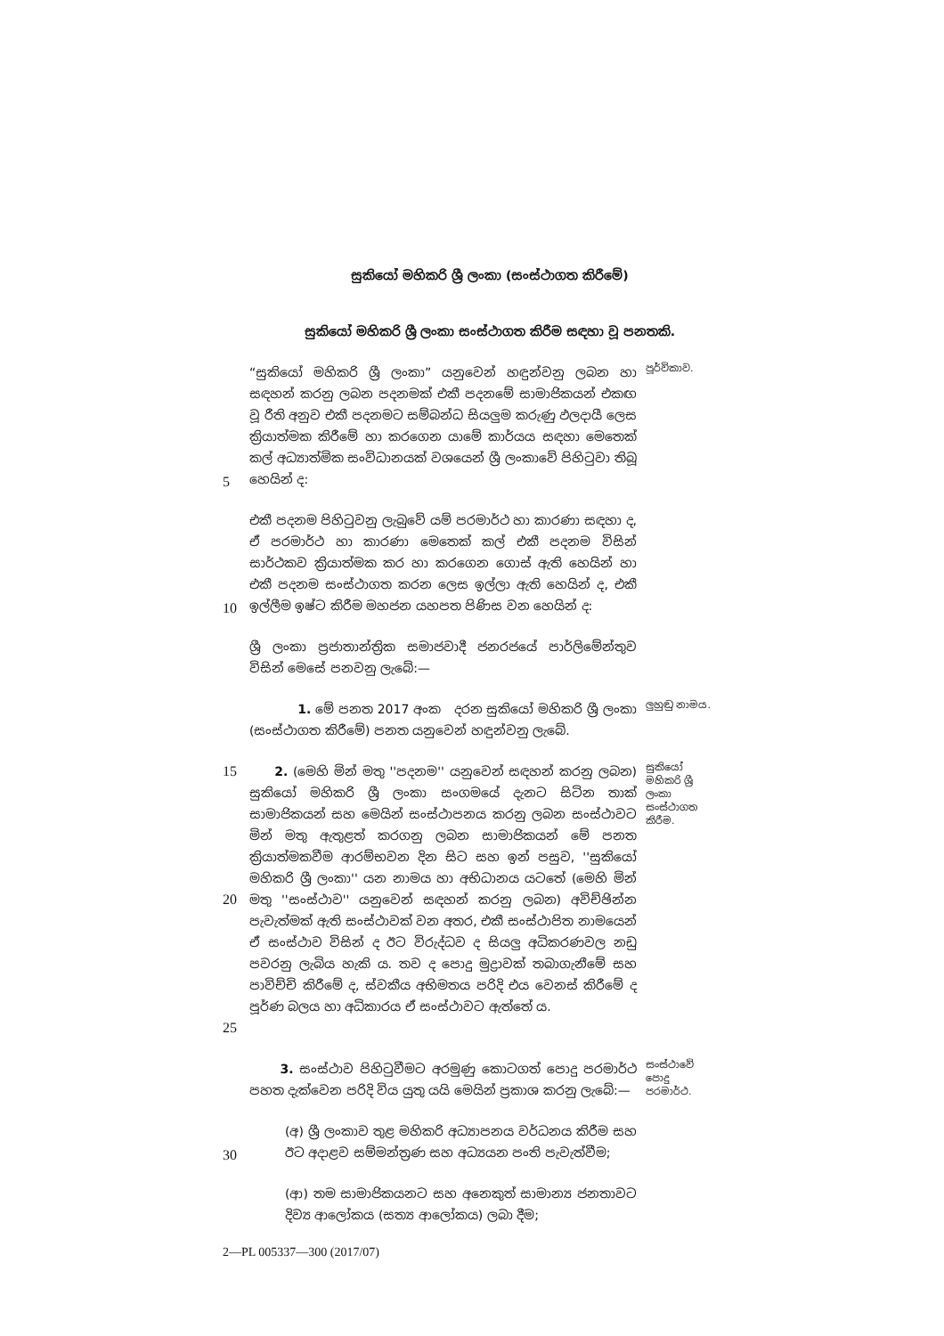සුකියෝ මහිකරි ශ්‍රී ලංකා (සංස්ථාගත කිරීමේ)
සුකියෝ මහිකරි ශ්‍රී ලංකා සංස්ථාගත කිරීම සඳහා වූ පනතකි.
5
“සුකියෝ මහිකරි ශ්‍රී ලංකා” යනුවෙන් හඳුන්වනු ලබන හා සඳහන් කරනු ලබන පදනමක් එකී පදනමේ සාමාජිකයන් එකඟ වූ රීති අනුව එකී පදනමට සම්බන්ධ සියලුම කරුණු ඵලදායී ලෙස ක්‍රියාත්මක කිරීමේ හා කරගෙන යාමේ කාර්යය සඳහා මෙතෙක් කල් අධ්‍යාත්මික සංවිධානයක් වශයෙන් ශ්‍රී ලංකාවේ පිහිටුවා තිබූ හෙයින් ද:
පූර්විකාව.
10
එකී පදනම පිහිටුවනු ලැබුවේ යම් පරමාර්ථ හා කාරණා සඳහා ද, ඒ පරමාර්ථ හා කාරණා මෙතෙක් කල් එකී පදනම විසින් සාර්ථකව ක්‍රියාත්මක කර හා කරගෙන ගොස් ඇති හෙයින් හා එකී පදනම සංස්ථාගත කරන ලෙස ඉල්ලා ඇති හෙයින් ද, එකී ඉල්ලීම ඉෂ්ට කිරීම මහජන යහපත පිණිස වන හෙයින් ද:
ශ්‍රී ලංකා ප්‍රජාතාන්ත්‍රික සමාජවාදී ජනරජයේ පාර්ලිමේන්තුව විසින් මෙසේ පනවනු ලැබේ:—
1. මේ පනත 2017 අංක දරන සුකියෝ මහිකරි ශ්‍රී ලංකා (සංස්ථාගත කිරීමේ) පනත යනුවෙන් හඳුන්වනු ලැබේ.
ලුහුඬු නාමය.
15
20
25
2. (මෙහි මින් මතු ''පදනම'' යනුවෙන් සඳහන් කරනු ලබන) සුකියෝ මහිකරි ශ්‍රී ලංකා සංගමයේ දැනට සිටින තාක් සාමාජිකයන් සහ මෙයින් සංස්ථාපනය කරනු ලබන සංස්ථාවට මින් මතු ඇතුළත් කරගනු ලබන සාමාජිකයන් මේ පනත ක්‍රියාත්මකවීම ආරම්භවන දින සිට සහ ඉන් පසුව, ''සුකියෝ මහිකරි ශ්‍රී ලංකා'' යන නාමය හා අභිධානය යටතේ (මෙහි මින් මතු ''සංස්ථාව'' යනුවෙන් සඳහන් කරනු ලබන) අවිච්ඡින්න පැවැත්මක් ඇති සංස්ථාවක් වන අතර, එකී සංස්ථාපිත නාමයෙන් ඒ සංස්ථාව විසින් ද ඊට විරුද්ධව ද සියලු අධිකරණවල නඩු පවරනු ලැබිය හැකි ය. තව ද පොදු මුද්‍රාවක් තබාගැනීමේ සහ පාවිච්චි කිරීමේ ද, ස්වකීය අභිමතය පරිදි එය වෙනස් කිරීමේ ද පූර්ණ බලය හා අධිකාරය ඒ සංස්ථාවට ඇත්තේ ය.
සුකියෝ මහිකරි ශ්‍රී ලංකා සංස්ථාගත කිරීම.
3. සංස්ථාව පිහිටුවීමට අරමුණු කොටගත් පොදු පරමාර්ථ පහත දැක්වෙන පරිදි විය යුතු යයි මෙයින් ප්‍රකාශ කරනු ලැබේ:—
සංස්ථාවේ පොදු පරමාර්ථ.
30
(අ) ශ්‍රී ලංකාව තුළ මහිකරි අධ්‍යාපනය වර්ධනය කිරීම සහ ඊට අදාළව සම්මන්ත්‍රණ සහ අධ්‍යයන පංති පැවැත්වීම;
(ආ) තම සාමාජිකයනට සහ අනෙකුත් සාමාන්‍ය ජනතාවට දිව්‍ය ආලෝකය (සත්‍ය ආලෝකය) ලබා දීම;
2—PL 005337—300 (2017/07)